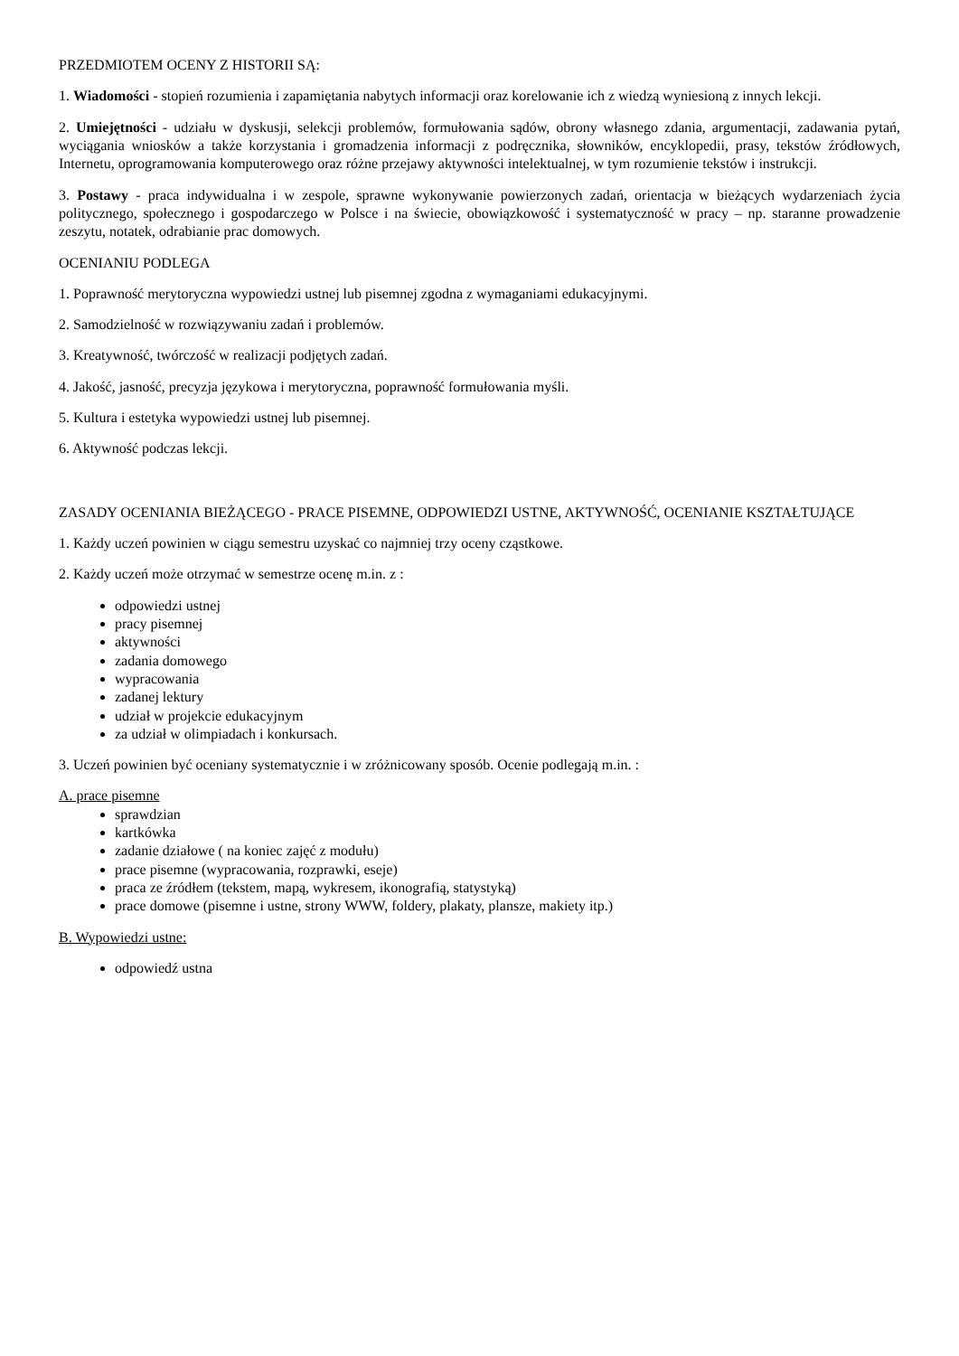PRZEDMIOTEM OCENY Z HISTORII SĄ:
1. Wiadomości - stopień rozumienia i zapamiętania nabytych informacji oraz korelowanie ich z wiedzą wyniesioną z innych lekcji.
2. Umiejętności - udziału w dyskusji, selekcji problemów, formułowania sądów, obrony własnego zdania, argumentacji, zadawania pytań, wyciągania wniosków a także korzystania i gromadzenia informacji z podręcznika, słowników, encyklopedii, prasy, tekstów źródłowych, Internetu, oprogramowania komputerowego oraz różne przejawy aktywności intelektualnej, w tym rozumienie tekstów i instrukcji.
3. Postawy - praca indywidualna i w zespole, sprawne wykonywanie powierzonych zadań, orientacja w bieżących wydarzeniach życia politycznego, społecznego i gospodarczego w Polsce i na świecie, obowiązkowość i systematyczność w pracy – np. staranne prowadzenie zeszytu, notatek, odrabianie prac domowych.
OCENIANIU PODLEGA
1. Poprawność merytoryczna wypowiedzi ustnej lub pisemnej zgodna z wymaganiami edukacyjnymi.
2. Samodzielność w rozwiązywaniu zadań i problemów.
3. Kreatywność, twórczość w realizacji podjętych zadań.
4. Jakość, jasność, precyzja językowa i merytoryczna, poprawność formułowania myśli.
5. Kultura i estetyka wypowiedzi ustnej lub pisemnej.
6. Aktywność podczas lekcji.
ZASADY OCENIANIA BIEŻĄCEGO - PRACE PISEMNE, ODPOWIEDZI USTNE, AKTYWNOŚĆ, OCENIANIE KSZTAŁTUJĄCE
1. Każdy uczeń powinien w ciągu semestru uzyskać co najmniej trzy oceny cząstkowe.
2. Każdy uczeń może otrzymać w semestrze ocenę m.in. z :
odpowiedzi ustnej
pracy pisemnej
aktywności
zadania domowego
wypracowania
zadanej lektury
udział w projekcie edukacyjnym
za udział w olimpiadach i konkursach.
3. Uczeń powinien być oceniany systematycznie i w zróżnicowany sposób. Ocenie podlegają m.in. :
A. prace pisemne
sprawdzian
kartkówka
zadanie działowe ( na koniec zajęć z modułu)
prace pisemne (wypracowania, rozprawki, eseje)
praca ze źródłem (tekstem, mapą, wykresem, ikonografią, statystyką)
prace domowe (pisemne i ustne, strony WWW, foldery, plakaty, plansze, makiety itp.)
B. Wypowiedzi ustne:
odpowiedź ustna